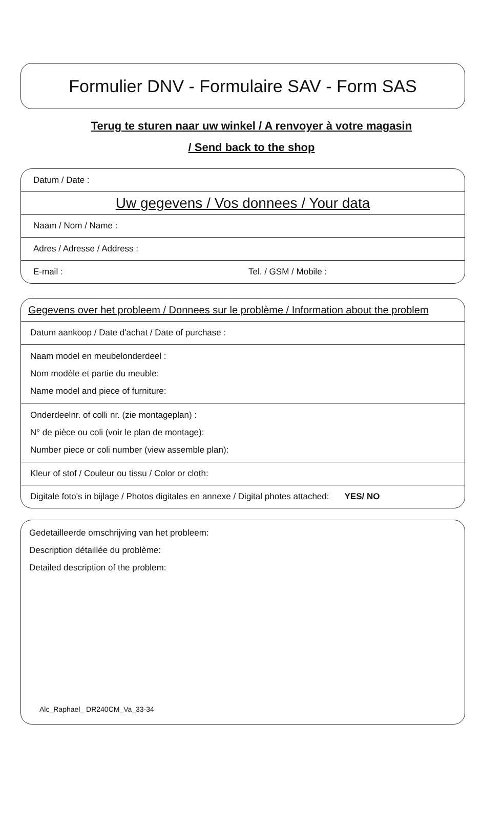Formulier DNV - Formulaire SAV - Form SAS
Terug te sturen naar uw winkel / A renvoyer à votre magasin
/ Send back to the shop
Datum / Date :
Uw gegevens / Vos donnees / Your data
Naam / Nom / Name :
Adres / Adresse / Address :
E-mail : Tel. / GSM / Mobile :
Gegevens over het probleem / Donnees sur le problème / Information about the problem
Datum aankoop / Date d'achat / Date of purchase :
Naam model en meubelonderdeel :
Nom modèle et partie du meuble:
Name model and piece of furniture:
Onderdeelnr. of colli nr. (zie montageplan) :
N° de pièce ou coli (voir le plan de montage):
Number piece or coli number (view assemble plan):
Kleur of stof / Couleur ou tissu / Color or cloth:
Digitale foto's in bijlage / Photos digitales en annexe / Digital photes attached: YES/ NO
Gedetailleerde omschrijving van het probleem:
Description détaillée du problème:
Detailed description of the problem:
Alc_Raphael_ DR240CM_Va_33-34